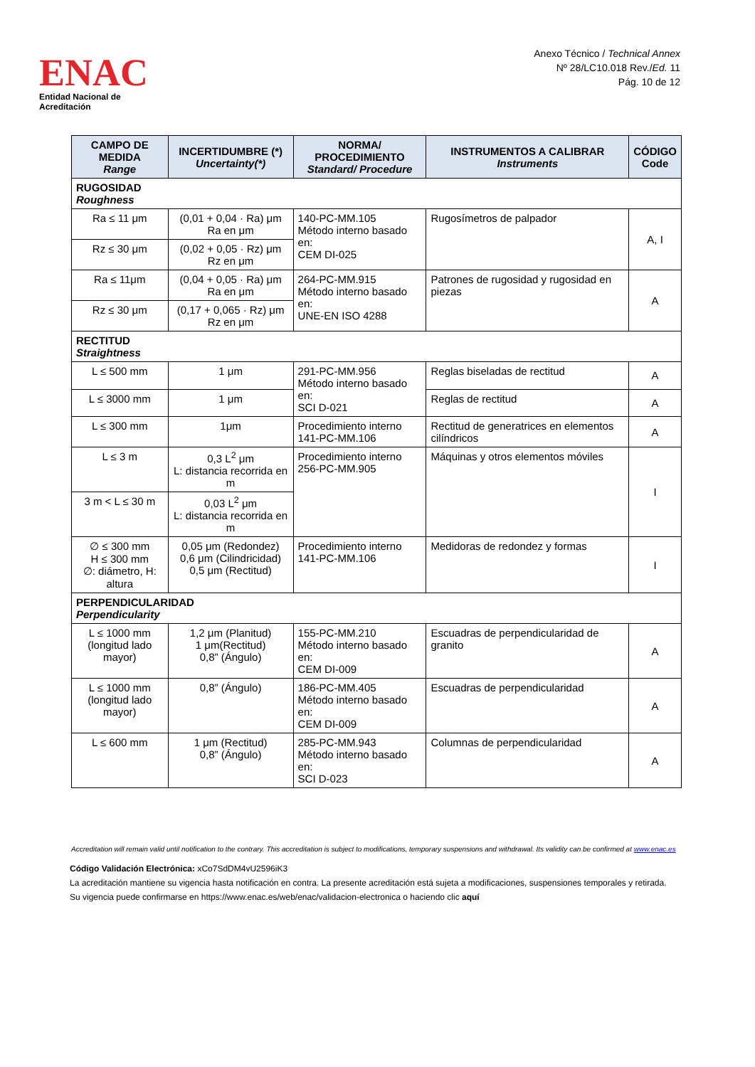ENAC
Entidad Nacional de Acreditación
Anexo Técnico / Technical Annex
Nº 28/LC10.018 Rev./Ed. 11
Pág. 10 de 12
| CAMPO DE MEDIDA Range | INCERTIDUMBRE (*) Uncertainty(*) | NORMA/ PROCEDIMIENTO Standard/ Procedure | INSTRUMENTOS A CALIBRAR Instruments | CÓDIGO Code |
| --- | --- | --- | --- | --- |
| RUGOSIDAD Roughness | | | | |
| Ra ≤ 11 μm | (0,01 + 0,04 · Ra) μm Ra en μm | 140-PC-MM.105 Método interno basado en: CEM DI-025 | Rugosímetros de palpador | A, I |
| Rz ≤ 30 μm | (0,02 + 0,05 · Rz) μm Rz en μm | | | |
| Ra ≤ 11μm | (0,04 + 0,05 · Ra) μm Ra en μm | 264-PC-MM.915 Método interno basado en: UNE-EN ISO 4288 | Patrones de rugosidad y rugosidad en piezas | A |
| Rz ≤ 30 μm | (0,17 + 0,065 · Rz) μm Rz en μm | | | |
| RECTITUD Straightness | | | | |
| L ≤ 500 mm | 1 μm | 291-PC-MM.956 Método interno basado en: SCI D-021 | Reglas biseladas de rectitud | A |
| L ≤ 3000 mm | 1 μm | | Reglas de rectitud | A |
| L ≤ 300 mm | 1μm | Procedimiento interno 141-PC-MM.106 | Rectitud de generatrices en elementos cilíndricos | A |
| L ≤ 3 m | 0,3 L<sup>2</sup> μm L: distancia recorrida en m | Procedimiento interno 256-PC-MM.905 | Máquinas y otros elementos móviles | I |
| 3 m < L ≤ 30 m | 0,03 L<sup>2</sup> μm L: distancia recorrida en m | | | |
| ∅ ≤ 300 mm H ≤ 300 mm ∅: diámetro, H: altura | 0,05 μm (Redondez) 0,6 μm (Cilindricidad) 0,5 μm (Rectitud) | Procedimiento interno 141-PC-MM.106 | Medidoras de redondez y formas | I |
| PERPENDICULARIDAD Perpendicularity | | | | |
| L ≤ 1000 mm (longitud lado mayor) | 1,2 μm (Planitud) 1 μm(Rectitud) 0,8” (Ángulo) | 155-PC-MM.210 Método interno basado en: CEM DI-009 | Escuadras de perpendicularidad de granito | A |
| L ≤ 1000 mm (longitud lado mayor) | 0,8” (Ángulo) | 186-PC-MM.405 Método interno basado en: CEM DI-009 | Escuadras de perpendicularidad | A |
| L ≤ 600 mm | 1 μm (Rectitud) 0,8” (Ángulo) | 285-PC-MM.943 Método interno basado en: SCI D-023 | Columnas de perpendicularidad | A |
Accreditation will remain valid until notification to the contrary. This accreditation is subject to modifications, temporary suspensions and withdrawal. Its validity can be confirmed at www.enac.es
Código Validación Electrónica: xCo7SdDM4vU2596iK3
La acreditación mantiene su vigencia hasta notificación en contra. La presente acreditación está sujeta a modificaciones, suspensiones temporales y retirada.
Su vigencia puede confirmarse en https://www.enac.es/web/enac/validacion-electronica o haciendo clic aquí